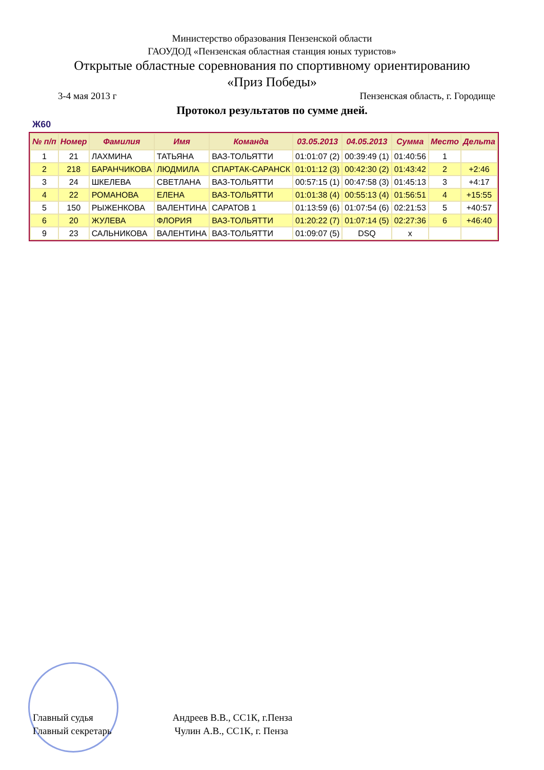Министерство образования Пензенской области
ГАОУДОД «Пензенская областная станция юных туристов»
Открытые областные соревнования по спортивному ориентированию
«Приз Победы»
3-4 мая 2013 г Пензенская область, г. Городище
Протокол результатов по сумме дней.
Ж60
| № п/п | Номер | Фамилия | Имя | Команда | 03.05.2013 | 04.05.2013 | Сумма | Место | Дельта |
| --- | --- | --- | --- | --- | --- | --- | --- | --- | --- |
| 1 | 21 | ЛАХМИНА | ТАТЬЯНА | ВАЗ-ТОЛЬЯТТИ | 01:01:07 (2) | 00:39:49 (1) | 01:40:56 | 1 | |
| 2 | 218 | БАРАНЧИКОВА | ЛЮДМИЛА | СПАРТАК-САРАНСК | 01:01:12 (3) | 00:42:30 (2) | 01:43:42 | 2 | +2:46 |
| 3 | 24 | ШКЕЛЕВА | СВЕТЛАНА | ВАЗ-ТОЛЬЯТТИ | 00:57:15 (1) | 00:47:58 (3) | 01:45:13 | 3 | +4:17 |
| 4 | 22 | РОМАНОВА | ЕЛЕНА | ВАЗ-ТОЛЬЯТТИ | 01:01:38 (4) | 00:55:13 (4) | 01:56:51 | 4 | +15:55 |
| 5 | 150 | РЫЖЕНКОВА | ВАЛЕНТИНА | САРАТОВ 1 | 01:13:59 (6) | 01:07:54 (6) | 02:21:53 | 5 | +40:57 |
| 6 | 20 | ЖУЛЕВА | ФЛОРИЯ | ВАЗ-ТОЛЬЯТТИ | 01:20:22 (7) | 01:07:14 (5) | 02:27:36 | 6 | +46:40 |
| 9 | 23 | САЛЬНИКОВА | ВАЛЕНТИНА | ВАЗ-ТОЛЬЯТТИ | 01:09:07 (5) | DSQ | x | | |
Главный судья Андреев В.В., СС1К, г.Пенза
Главный секретарь Чулин А.В., СС1К, г. Пенза